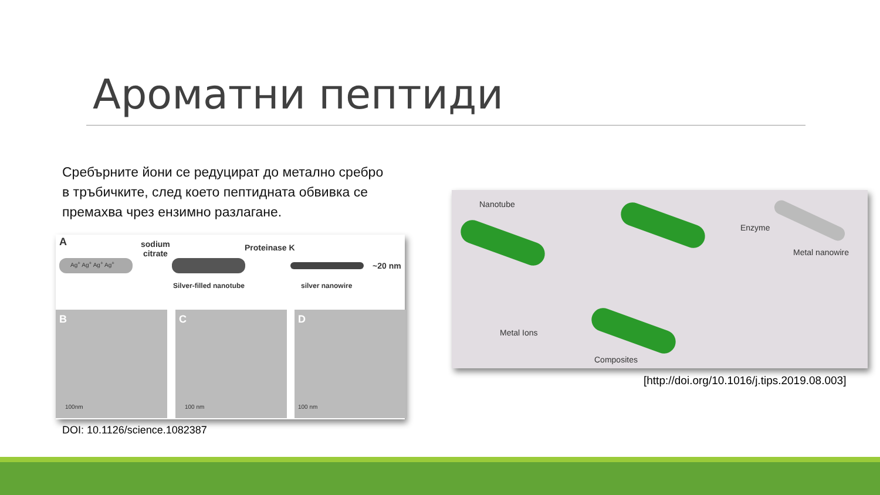Ароматни пептиди
Сребърните йони се редуцират до метално сребро в тръбичките, след което пептидната обвивка се премахва чрез ензимно разлагане.
A
sodium
citrate
Proteinase K
Ag<sup>+</sup> Ag<sup>+</sup> Ag<sup>+</sup> Ag<sup>+</sup> ~20 nm
Silver-filled nanotube silver nanowire
B
100nm
C
100 nm
D
100 nm
DOI: 10.1126/science.1082387
Nanotube
Enzyme
Metal nanowire
Metal Ions
Composites
[http://doi.org/10.1016/j.tips.2019.08.003]